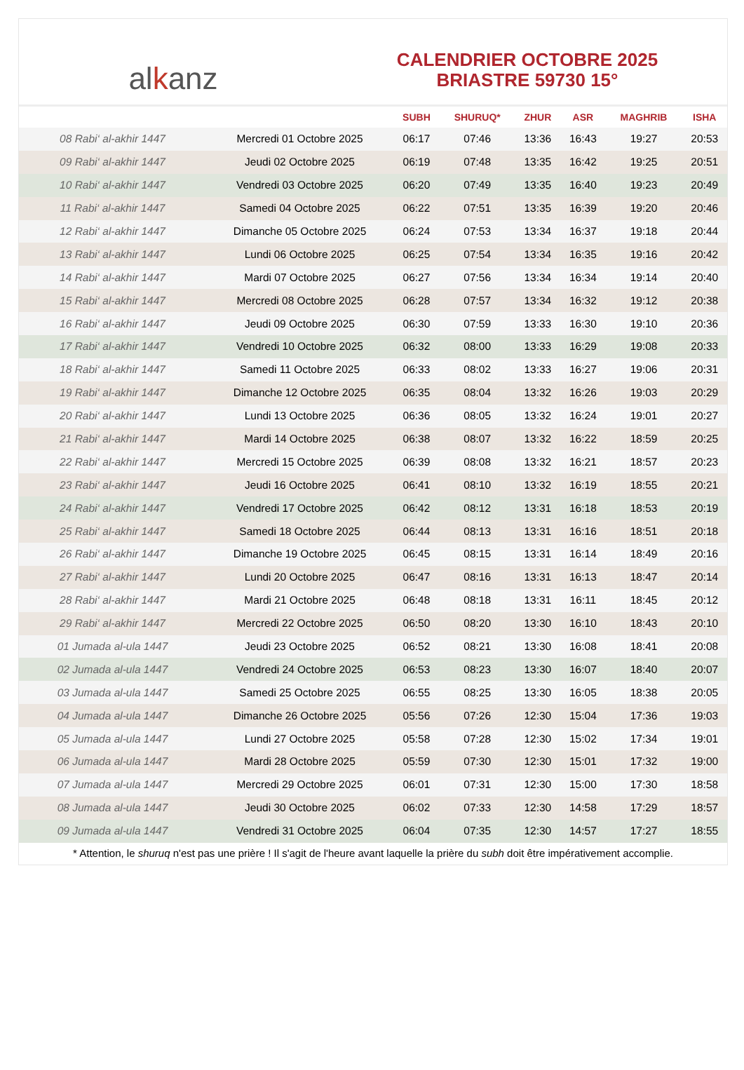al k anz
CALENDRIER OCTOBRE 2025
BRIASTRE 59730 15°
| | | SUBH | SHURUQ* | ZHUR | ASR | MAGHRIB | ISHA |
| --- | --- | --- | --- | --- | --- | --- | --- |
| 08 Rabi‘ al-akhir 1447 | Mercredi 01 Octobre 2025 | 06:17 | 07:46 | 13:36 | 16:43 | 19:27 | 20:53 |
| 09 Rabi‘ al-akhir 1447 | Jeudi 02 Octobre 2025 | 06:19 | 07:48 | 13:35 | 16:42 | 19:25 | 20:51 |
| 10 Rabi‘ al-akhir 1447 | Vendredi 03 Octobre 2025 | 06:20 | 07:49 | 13:35 | 16:40 | 19:23 | 20:49 |
| 11 Rabi‘ al-akhir 1447 | Samedi 04 Octobre 2025 | 06:22 | 07:51 | 13:35 | 16:39 | 19:20 | 20:46 |
| 12 Rabi‘ al-akhir 1447 | Dimanche 05 Octobre 2025 | 06:24 | 07:53 | 13:34 | 16:37 | 19:18 | 20:44 |
| 13 Rabi‘ al-akhir 1447 | Lundi 06 Octobre 2025 | 06:25 | 07:54 | 13:34 | 16:35 | 19:16 | 20:42 |
| 14 Rabi‘ al-akhir 1447 | Mardi 07 Octobre 2025 | 06:27 | 07:56 | 13:34 | 16:34 | 19:14 | 20:40 |
| 15 Rabi‘ al-akhir 1447 | Mercredi 08 Octobre 2025 | 06:28 | 07:57 | 13:34 | 16:32 | 19:12 | 20:38 |
| 16 Rabi‘ al-akhir 1447 | Jeudi 09 Octobre 2025 | 06:30 | 07:59 | 13:33 | 16:30 | 19:10 | 20:36 |
| 17 Rabi‘ al-akhir 1447 | Vendredi 10 Octobre 2025 | 06:32 | 08:00 | 13:33 | 16:29 | 19:08 | 20:33 |
| 18 Rabi‘ al-akhir 1447 | Samedi 11 Octobre 2025 | 06:33 | 08:02 | 13:33 | 16:27 | 19:06 | 20:31 |
| 19 Rabi‘ al-akhir 1447 | Dimanche 12 Octobre 2025 | 06:35 | 08:04 | 13:32 | 16:26 | 19:03 | 20:29 |
| 20 Rabi‘ al-akhir 1447 | Lundi 13 Octobre 2025 | 06:36 | 08:05 | 13:32 | 16:24 | 19:01 | 20:27 |
| 21 Rabi‘ al-akhir 1447 | Mardi 14 Octobre 2025 | 06:38 | 08:07 | 13:32 | 16:22 | 18:59 | 20:25 |
| 22 Rabi‘ al-akhir 1447 | Mercredi 15 Octobre 2025 | 06:39 | 08:08 | 13:32 | 16:21 | 18:57 | 20:23 |
| 23 Rabi‘ al-akhir 1447 | Jeudi 16 Octobre 2025 | 06:41 | 08:10 | 13:32 | 16:19 | 18:55 | 20:21 |
| 24 Rabi‘ al-akhir 1447 | Vendredi 17 Octobre 2025 | 06:42 | 08:12 | 13:31 | 16:18 | 18:53 | 20:19 |
| 25 Rabi‘ al-akhir 1447 | Samedi 18 Octobre 2025 | 06:44 | 08:13 | 13:31 | 16:16 | 18:51 | 20:18 |
| 26 Rabi‘ al-akhir 1447 | Dimanche 19 Octobre 2025 | 06:45 | 08:15 | 13:31 | 16:14 | 18:49 | 20:16 |
| 27 Rabi‘ al-akhir 1447 | Lundi 20 Octobre 2025 | 06:47 | 08:16 | 13:31 | 16:13 | 18:47 | 20:14 |
| 28 Rabi‘ al-akhir 1447 | Mardi 21 Octobre 2025 | 06:48 | 08:18 | 13:31 | 16:11 | 18:45 | 20:12 |
| 29 Rabi‘ al-akhir 1447 | Mercredi 22 Octobre 2025 | 06:50 | 08:20 | 13:30 | 16:10 | 18:43 | 20:10 |
| 01 Jumada al-ula 1447 | Jeudi 23 Octobre 2025 | 06:52 | 08:21 | 13:30 | 16:08 | 18:41 | 20:08 |
| 02 Jumada al-ula 1447 | Vendredi 24 Octobre 2025 | 06:53 | 08:23 | 13:30 | 16:07 | 18:40 | 20:07 |
| 03 Jumada al-ula 1447 | Samedi 25 Octobre 2025 | 06:55 | 08:25 | 13:30 | 16:05 | 18:38 | 20:05 |
| 04 Jumada al-ula 1447 | Dimanche 26 Octobre 2025 | 05:56 | 07:26 | 12:30 | 15:04 | 17:36 | 19:03 |
| 05 Jumada al-ula 1447 | Lundi 27 Octobre 2025 | 05:58 | 07:28 | 12:30 | 15:02 | 17:34 | 19:01 |
| 06 Jumada al-ula 1447 | Mardi 28 Octobre 2025 | 05:59 | 07:30 | 12:30 | 15:01 | 17:32 | 19:00 |
| 07 Jumada al-ula 1447 | Mercredi 29 Octobre 2025 | 06:01 | 07:31 | 12:30 | 15:00 | 17:30 | 18:58 |
| 08 Jumada al-ula 1447 | Jeudi 30 Octobre 2025 | 06:02 | 07:33 | 12:30 | 14:58 | 17:29 | 18:57 |
| 09 Jumada al-ula 1447 | Vendredi 31 Octobre 2025 | 06:04 | 07:35 | 12:30 | 14:57 | 17:27 | 18:55 |
* Attention, le shuruq n'est pas une prière ! Il s'agit de l'heure avant laquelle la prière du subh doit être impérativement accomplie.